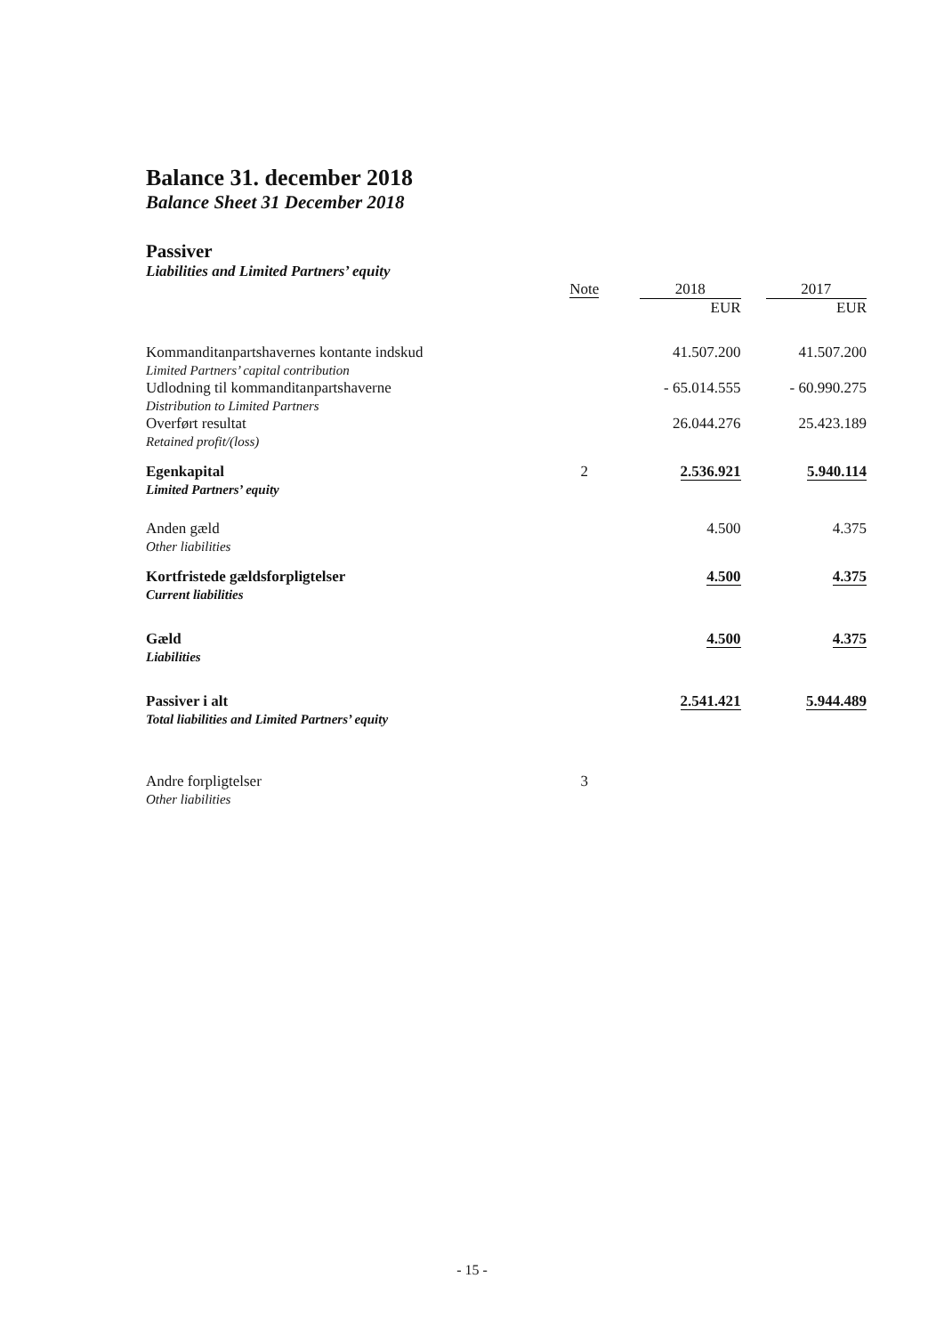Balance 31. december 2018
Balance Sheet 31 December 2018
Passiver
Liabilities and Limited Partners’ equity
| | Note | 2018 EUR | 2017 EUR |
| --- | --- | --- | --- |
| Kommanditanpartshavernes kontante indskud Limited Partners’ capital contribution | | 41.507.200 | 41.507.200 |
| Udlodning til kommanditanpartshaverne Distribution to Limited Partners | | - 65.014.555 | - 60.990.275 |
| Overført resultat Retained profit/(loss) | | 26.044.276 | 25.423.189 |
| Egenkapital Limited Partners’ equity | 2 | 2.536.921 | 5.940.114 |
| Anden gæld Other liabilities | | 4.500 | 4.375 |
| Kortfristede gældsforpligtelser Current liabilities | | 4.500 | 4.375 |
| Gæld Liabilities | | 4.500 | 4.375 |
| Passiver i alt Total liabilities and Limited Partners’ equity | | 2.541.421 | 5.944.489 |
| Andre forpligtelser Other liabilities | 3 | | |
- 15 -